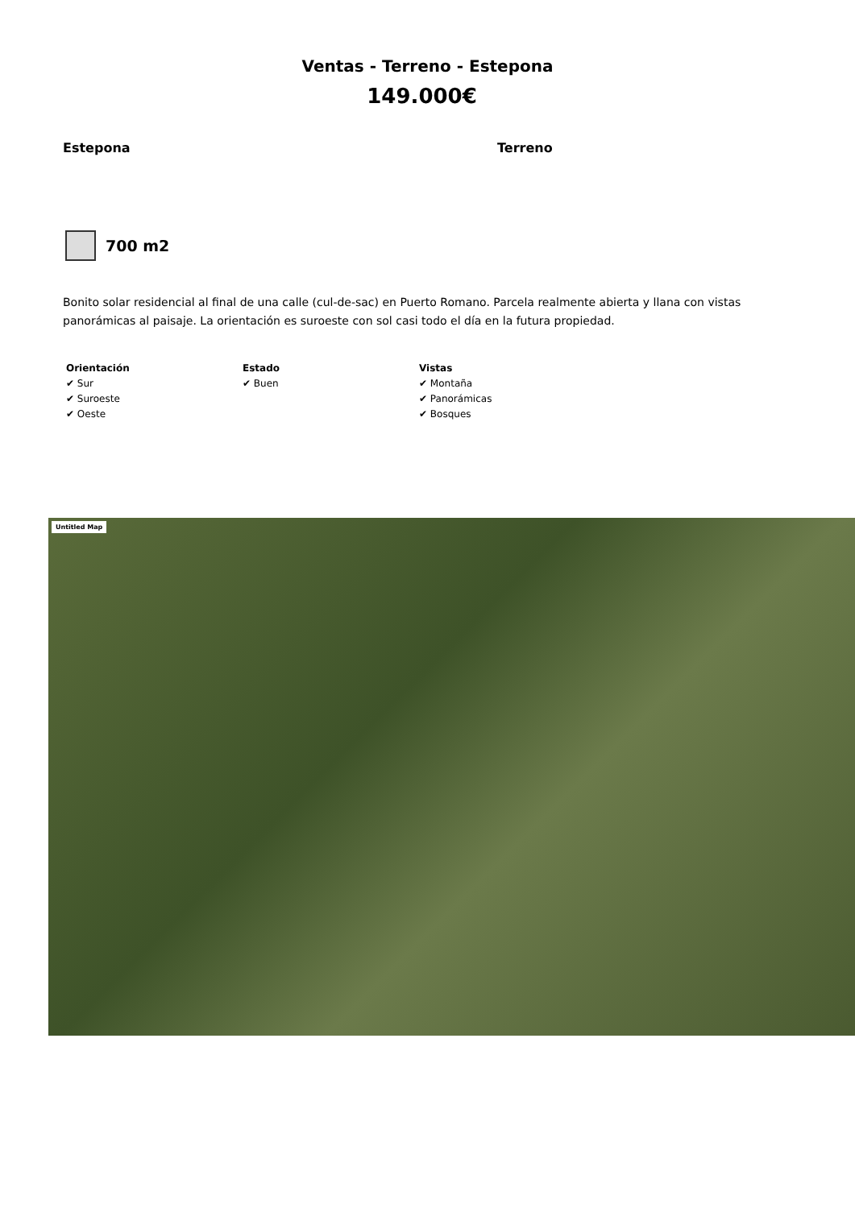Ventas - Terreno - Estepona
149.000€
Estepona Terreno
700 m2
Bonito solar residencial al final de una calle (cul-de-sac) en Puerto Romano. Parcela realmente abierta y llana con vistas panorámicas al paisaje. La orientación es suroeste con sol casi todo el día en la futura propiedad.
Orientación
✔ Sur
✔ Suroeste
✔ Oeste
Estado
✔ Buen
Vistas
✔ Montaña
✔ Panorámicas
✔ Bosques
Untitled Map